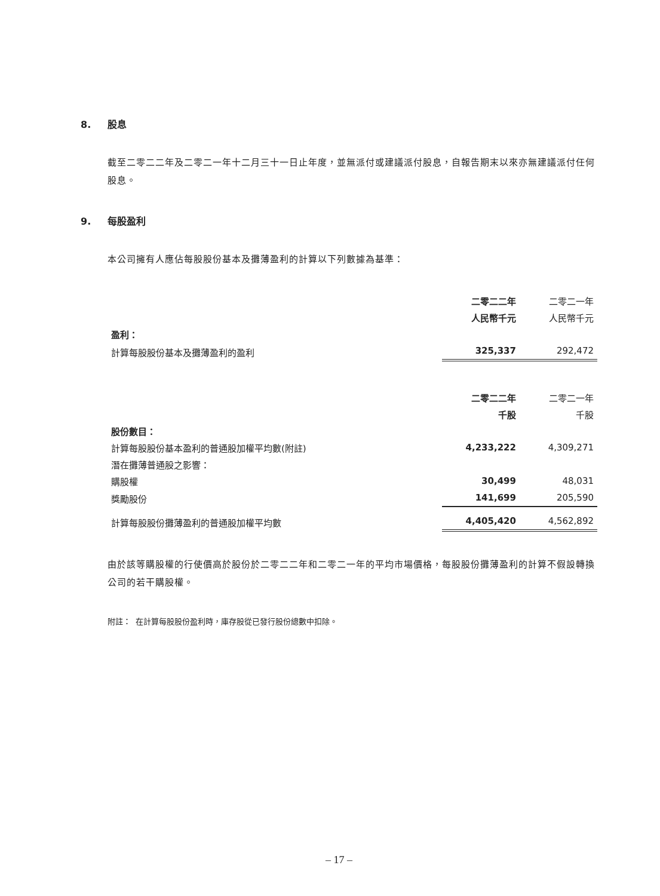8. 股息
截至二零二二年及二零二一年十二月三十一日止年度，並無派付或建議派付股息，自報告期末以來亦無建議派付任何股息。
9. 每股盈利
本公司擁有人應佔每股股份基本及攤薄盈利的計算以下列數據為基準：
| | 二零二二年 | 二零二一年 |
| | 人民幣千元 | 人民幣千元 |
| 盈利： | | |
| 計算每股股份基本及攤薄盈利的盈利 | 325,337 | 292,472 |
| | 二零二二年 | 二零二一年 |
| | 千股 | 千股 |
| 股份數目： | | |
| 計算每股股份基本盈利的普通股加權平均數(附註) | 4,233,222 | 4,309,271 |
| 潛在攤薄普通股之影響： | | |
| 購股權 | 30,499 | 48,031 |
| 獎勵股份 | 141,699 | 205,590 |
| 計算每股股份攤薄盈利的普通股加權平均數 | 4,405,420 | 4,562,892 |
由於該等購股權的行使價高於股份於二零二二年和二零二一年的平均市場價格，每股股份攤薄盈利的計算不假設轉換公司的若干購股權。
附註： 在計算每股股份盈利時，庫存股從已發行股份總數中扣除。
– 17 –